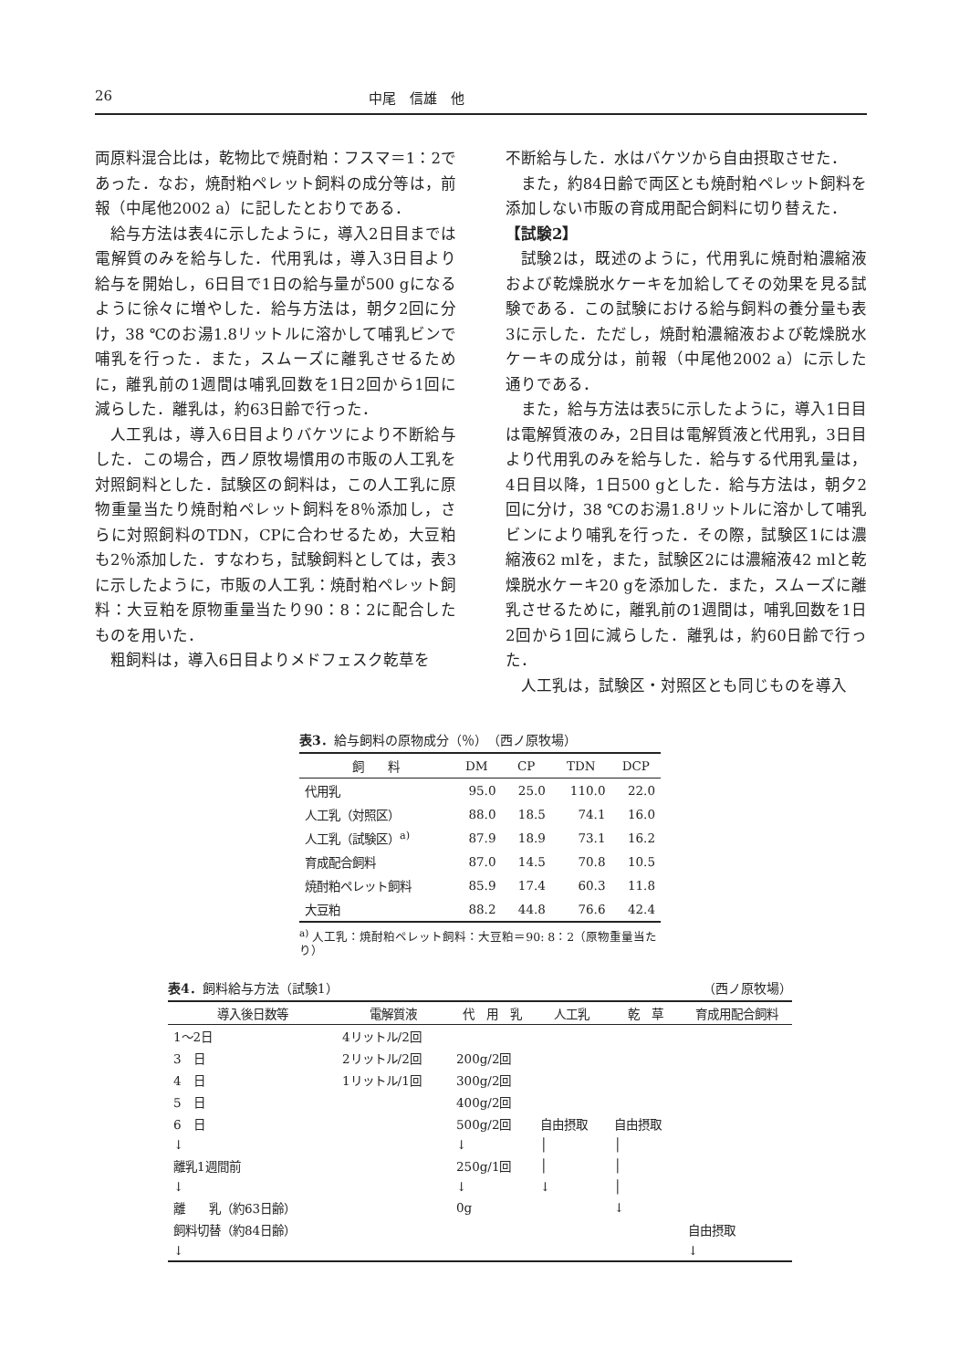26 中尾　信雄　他
両原料混合比は，乾物比で焼酎粕：フスマ＝1：2であった．なお，焼酎粕ペレット飼料の成分等は，前報（中尾他2002 a）に記したとおりである．
給与方法は表4に示したように，導入2日目までは電解質のみを給与した．代用乳は，導入3日目より給与を開始し，6日目で1日の給与量が500 gになるように徐々に増やした．給与方法は，朝夕2回に分け，38 ℃のお湯1.8リットルに溶かして哺乳ビンで哺乳を行った．また，スムーズに離乳させるために，離乳前の1週間は哺乳回数を1日2回から1回に減らした．離乳は，約63日齢で行った．
人工乳は，導入6日目よりバケツにより不断給与した．この場合，西ノ原牧場慣用の市販の人工乳を対照飼料とした．試験区の飼料は，この人工乳に原物重量当たり焼酎粕ペレット飼料を8％添加し，さらに対照飼料のTDN，CPに合わせるため，大豆粕も2％添加した．すなわち，試験飼料としては，表3に示したように，市販の人工乳：焼酎粕ペレット飼料：大豆粕を原物重量当たり90：8：2に配合したものを用いた．
粗飼料は，導入6日目よりメドフェスク乾草を
不断給与した．水はバケツから自由摂取させた．
また，約84日齢で両区とも焼酎粕ペレット飼料を添加しない市販の育成用配合飼料に切り替えた．
【試験2】
試験2は，既述のように，代用乳に焼酎粕濃縮液および乾燥脱水ケーキを加給してその効果を見る試験である．この試験における給与飼料の養分量も表3に示した．ただし，焼酎粕濃縮液および乾燥脱水ケーキの成分は，前報（中尾他2002 a）に示した通りである．
また，給与方法は表5に示したように，導入1日目は電解質液のみ，2日目は電解質液と代用乳，3日目より代用乳のみを給与した．給与する代用乳量は，4日目以降，1日500 gとした．給与方法は，朝夕2回に分け，38 ℃のお湯1.8リットルに溶かして哺乳ビンにより哺乳を行った．その際，試験区1には濃縮液62 mlを，また，試験区2には濃縮液42 mlと乾燥脱水ケーキ20 gを添加した．また，スムーズに離乳させるために，離乳前の1週間は，哺乳回数を1日2回から1回に減らした．離乳は，約60日齢で行った．
人工乳は，試験区・対照区とも同じものを導入
表3．給与飼料の原物成分（％）　（西ノ原牧場）
| 飼 料 | DM | CP | TDN | DCP |
| --- | --- | --- | --- | --- |
| 代用乳 | 95.0 | 25.0 | 110.0 | 22.0 |
| 人工乳（対照区） | 88.0 | 18.5 | 74.1 | 16.0 |
| 人工乳（試験区）<sup>a)</sup> | 87.9 | 18.9 | 73.1 | 16.2 |
| 育成配合飼料 | 87.0 | 14.5 | 70.8 | 10.5 |
| 焼酎粕ペレット飼料 | 85.9 | 17.4 | 60.3 | 11.8 |
| 大豆粕 | 88.2 | 44.8 | 76.6 | 42.4 |
<sup>a)</sup> 人工乳：焼酎粕ペレット飼料：大豆粕＝90: 8：2（原物重量当たり）
表4．飼料給与方法（試験1） （西ノ原牧場）
| 導入後日数等 | 電解質液 | 代 用 乳 | 人工乳 | 乾 草 | 育成用配合飼料 |
| --- | --- | --- | --- | --- | --- |
| 1～2日 | 4リットル/2回 | | | | |
| 3 日 | 2リットル/2回 | 200g/2回 | | | |
| 4 日 | 1リットル/1回 | 300g/2回 | | | |
| 5 日 | | 400g/2回 | | | |
| 6 日 | | 500g/2回 | 自由摂取 | 自由摂取 | |
| ↓ | | ↓ | │ | │ | |
| 離乳1週間前 | | 250g/1回 | │ | │ | |
| ↓ | | ↓ | ↓ | │ | |
| 離 乳（約63日齢） | | 0g | | ↓ | |
| 飼料切替（約84日齢） | | | | | 自由摂取 |
| ↓ | | | | | ↓ |